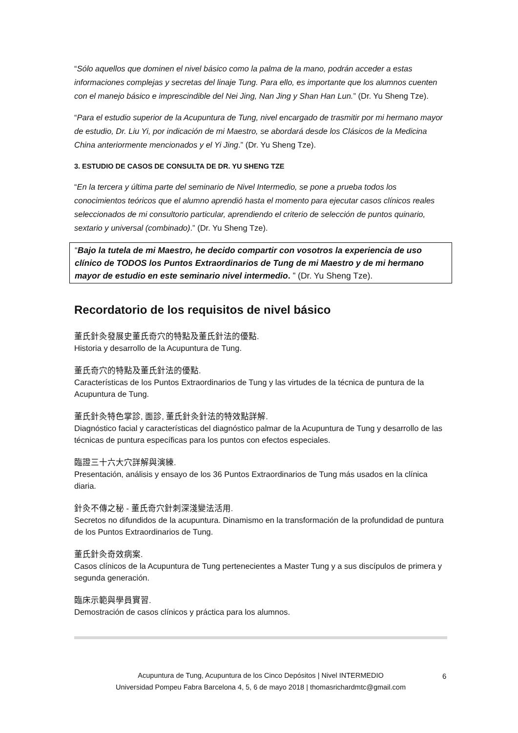“Sólo aquellos que dominen el nivel básico como la palma de la mano, podrán acceder a estas informaciones complejas y secretas del linaje Tung. Para ello, es importante que los alumnos cuenten con el manejo básico e imprescindible del Nei Jing, Nan Jing y Shan Han Lun.” (Dr. Yu Sheng Tze).
“Para el estudio superior de la Acupuntura de Tung, nivel encargado de trasmitir por mi hermano mayor de estudio, Dr. Liu Yi, por indicación de mi Maestro, se abordará desde los Clásicos de la Medicina China anteriormente mencionados y el Yi Jing.” (Dr. Yu Sheng Tze).
3. ESTUDIO DE CASOS DE CONSULTA DE DR. YU SHENG TZE
“En la tercera y última parte del seminario de Nivel Intermedio, se pone a prueba todos los conocimientos teóricos que el alumno aprendió hasta el momento para ejecutar casos clínicos reales seleccionados de mi consultorio particular, aprendiendo el criterio de selección de puntos quinario, sextario y universal (combinado).” (Dr. Yu Sheng Tze).
“Bajo la tutela de mi Maestro, he decido compartir con vosotros la experiencia de uso clínico de TODOS los Puntos Extraordinarios de Tung de mi Maestro y de mi hermano mayor de estudio en este seminario nivel intermedio. ” (Dr. Yu Sheng Tze).
Recordatorio de los requisitos de nivel básico
董氏針灸發展史董氏奇穴的特點及董氏針法的優點.
Historia y desarrollo de la Acupuntura de Tung.
董氏奇穴的特點及董氏針法的優點.
Características de los Puntos Extraordinarios de Tung y las virtudes de la técnica de puntura de la Acupuntura de Tung.
董氏針灸特色掌診, 面診, 董氏針灸針法的特效點詳解.
Diagnóstico facial y características del diagnóstico palmar de la Acupuntura de Tung y desarrollo de las técnicas de puntura específicas para los puntos con efectos especiales.
臨證三十六大穴詳解與演練.
Presentación, análisis y ensayo de los 36 Puntos Extraordinarios de Tung más usados en la clínica diaria.
針灸不傳之秘 - 董氏奇穴針刺深淺變法活用.
Secretos no difundidos de la acupuntura. Dinamismo en la transformación de la profundidad de puntura de los Puntos Extraordinarios de Tung.
董氏針灸奇效病案.
Casos clínicos de la Acupuntura de Tung pertenecientes a Master Tung y a sus discípulos de primera y segunda generación.
臨床示範與學員實習.
Demostración de casos clínicos y práctica para los alumnos.
Acupuntura de Tung, Acupuntura de los Cinco Depósitos | Nivel INTERMEDIO
Universidad Pompeu Fabra Barcelona 4, 5, 6 de mayo 2018 | thomasrichardmtc@gmail.com
6